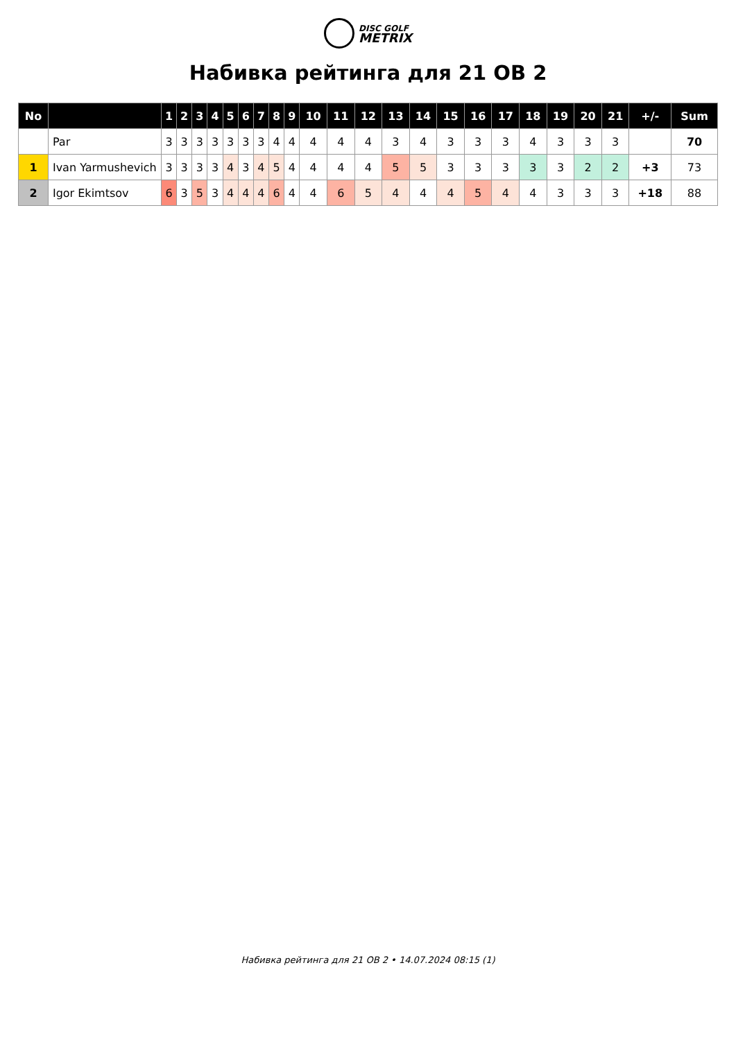DISC GOLF
METRIX
Набивка рейтинга для 21 OB 2
| No | | 1 | 2 | 3 | 4 | 5 | 6 | 7 | 8 | 9 | 10 | 11 | 12 | 13 | 14 | 15 | 16 | 17 | 18 | 19 | 20 | 21 | +/- | Sum |
| --- | --- | --- | --- | --- | --- | --- | --- | --- | --- | --- | --- | --- | --- | --- | --- | --- | --- | --- | --- | --- | --- | --- | --- | --- |
| | Par | 3 | 3 | 3 | 3 | 3 | 3 | 3 | 4 | 4 | 4 | 4 | 4 | 3 | 4 | 3 | 3 | 3 | 4 | 3 | 3 | 3 | | 70 |
| 1 | Ivan Yarmushevich | 3 | 3 | 3 | 3 | 4 | 3 | 4 | 5 | 4 | 4 | 4 | 4 | 5 | 5 | 3 | 3 | 3 | 3 | 3 | 2 | 2 | +3 | 73 |
| 2 | Igor Ekimtsov | 6 | 3 | 5 | 3 | 4 | 4 | 4 | 6 | 4 | 4 | 6 | 5 | 4 | 4 | 4 | 5 | 4 | 4 | 3 | 3 | 3 | +18 | 88 |
Набивка рейтинга для 21 OB 2 • 14.07.2024 08:15 (1)